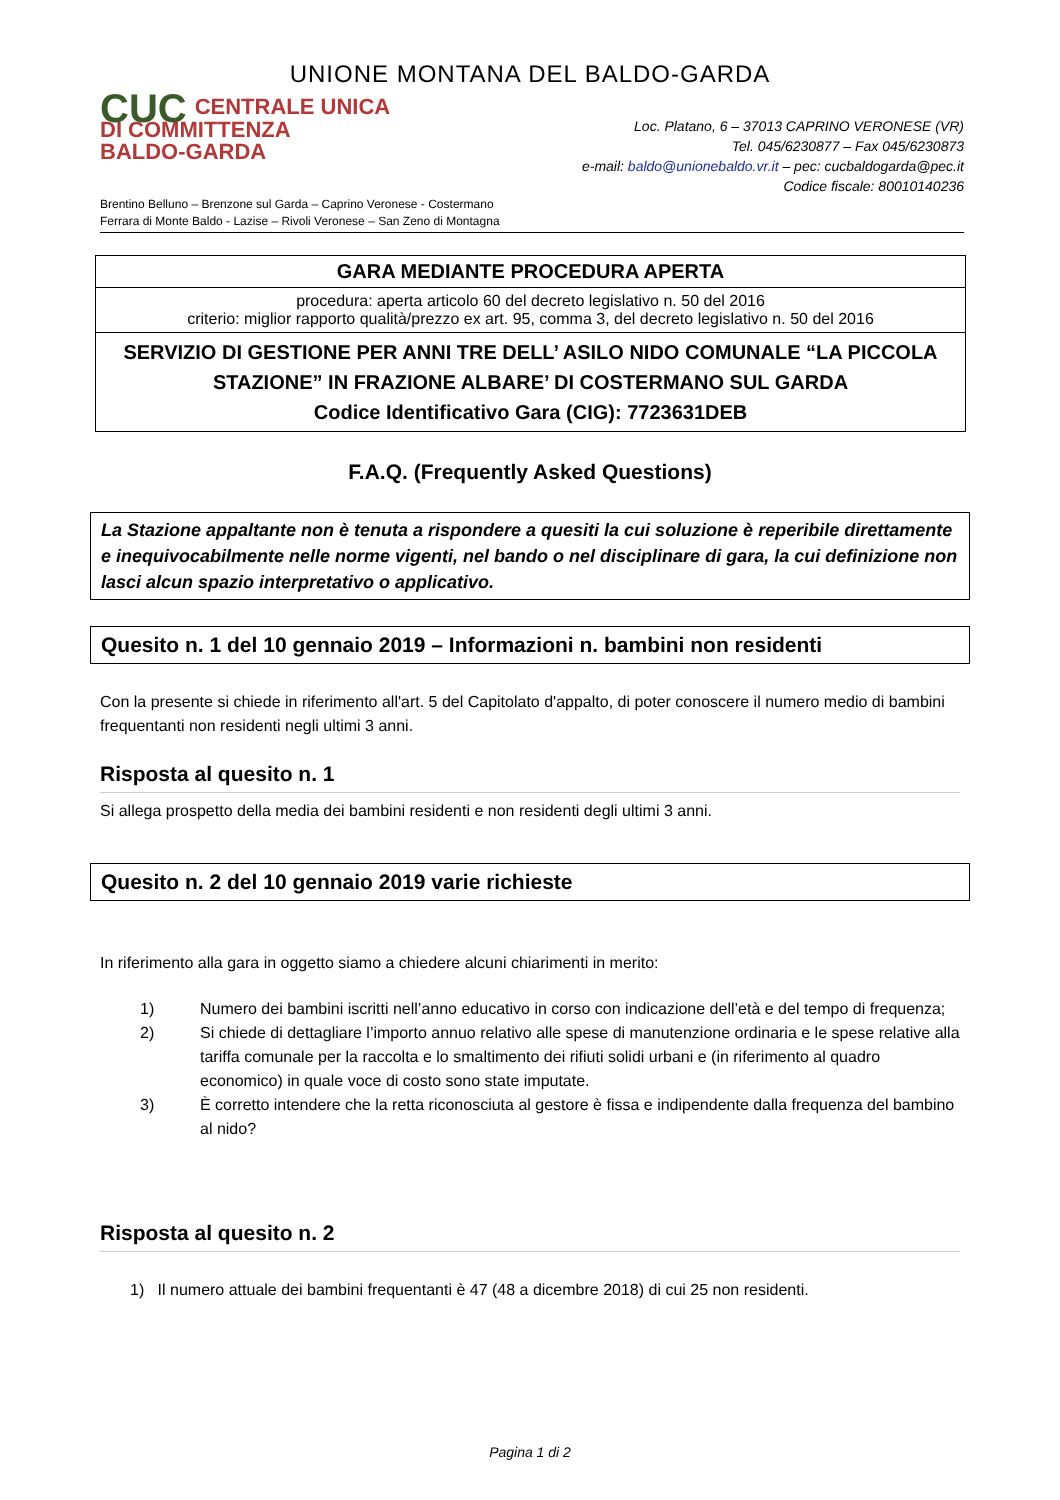UNIONE MONTANA DEL BALDO-GARDA
CUC CENTRALE UNICA
DI COMMITTENZA
BALDO-GARDA
Loc. Platano, 6 – 37013 CAPRINO VERONESE (VR)
Tel. 045/6230877 – Fax 045/6230873
e-mail: baldo@unionebaldo.vr.it – pec: cucbaldogarda@pec.it
Codice fiscale: 80010140236
Brentino Belluno – Brenzone sul Garda – Caprino Veronese - Costermano
Ferrara di Monte Baldo - Lazise – Rivoli Veronese – San Zeno di Montagna
GARA MEDIANTE PROCEDURA APERTA
procedura: aperta articolo 60 del decreto legislativo n. 50 del 2016
criterio: miglior rapporto qualità/prezzo ex art. 95, comma 3, del decreto legislativo n. 50 del 2016
SERVIZIO DI GESTIONE PER ANNI TRE DELL’ ASILO NIDO COMUNALE “LA PICCOLA STAZIONE” IN FRAZIONE ALBARE’ DI COSTERMANO SUL GARDA
Codice Identificativo Gara (CIG): 7723631DEB
F.A.Q. (Frequently Asked Questions)
La Stazione appaltante non è tenuta a rispondere a quesiti la cui soluzione è reperibile direttamente e inequivocabilmente nelle norme vigenti, nel bando o nel disciplinare di gara, la cui definizione non lasci alcun spazio interpretativo o applicativo.
Quesito n. 1 del 10 gennaio 2019 – Informazioni n. bambini non residenti
Con la presente si chiede in riferimento all'art. 5 del Capitolato d'appalto, di poter conoscere il numero medio di bambini frequentanti non residenti negli ultimi 3 anni.
Risposta al quesito n. 1
Si allega prospetto della media dei bambini residenti e non residenti degli ultimi 3 anni.
Quesito n. 2 del 10 gennaio 2019 varie richieste
In riferimento alla gara in oggetto siamo a chiedere alcuni chiarimenti in merito:
1) Numero dei bambini iscritti nell’anno educativo in corso con indicazione dell’età e del tempo di frequenza;
2) Si chiede di dettagliare l’importo annuo relativo alle spese di manutenzione ordinaria e le spese relative alla tariffa comunale per la raccolta e lo smaltimento dei rifiuti solidi urbani e (in riferimento al quadro economico) in quale voce di costo sono state imputate.
3) È corretto intendere che la retta riconosciuta al gestore è fissa e indipendente dalla frequenza del bambino al nido?
Risposta al quesito n. 2
1) Il numero attuale dei bambini frequentanti è 47 (48 a dicembre 2018) di cui 25 non residenti.
Pagina 1 di 2